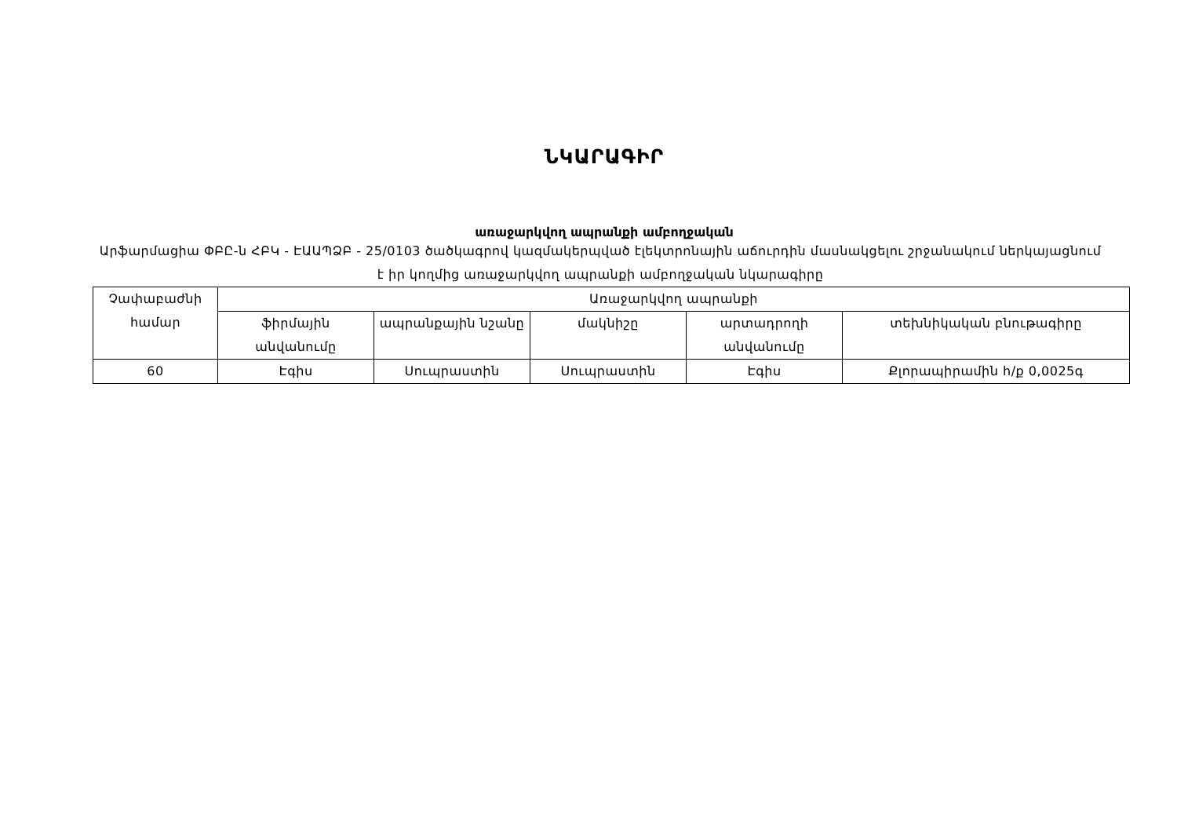ՆԿԱՐԱԳԻՐ
առաջարկվող ապրանքի ամբողջական
Արֆարմացիա ՓԲԸ-ն ՀԲԿ - ԷԱԱՊՁԲ - 25/0103 ծածկագրով կազմակերպված էլեկտրոնային աճուրդին մասնակցելու շրջանակում ներկայացնում է իր կողմից առաջարկվող ապրանքի ամբողջական նկարագիրը
| Չափաբաժնի համար | Առաջարկվող ապրանքի | | | | |
| --- | --- | --- | --- | --- | --- |
| | ֆիրմային անվանումը | ապրանքային նշանը | մակնիշը | արտադրողի անվանումը | տեխնիկական բնութագիրը |
| 60 | Էգիս | Սուպրաստին | Սուպրաստին | Էգիս | Քլորապիրամին հ/ք 0,0025գ |